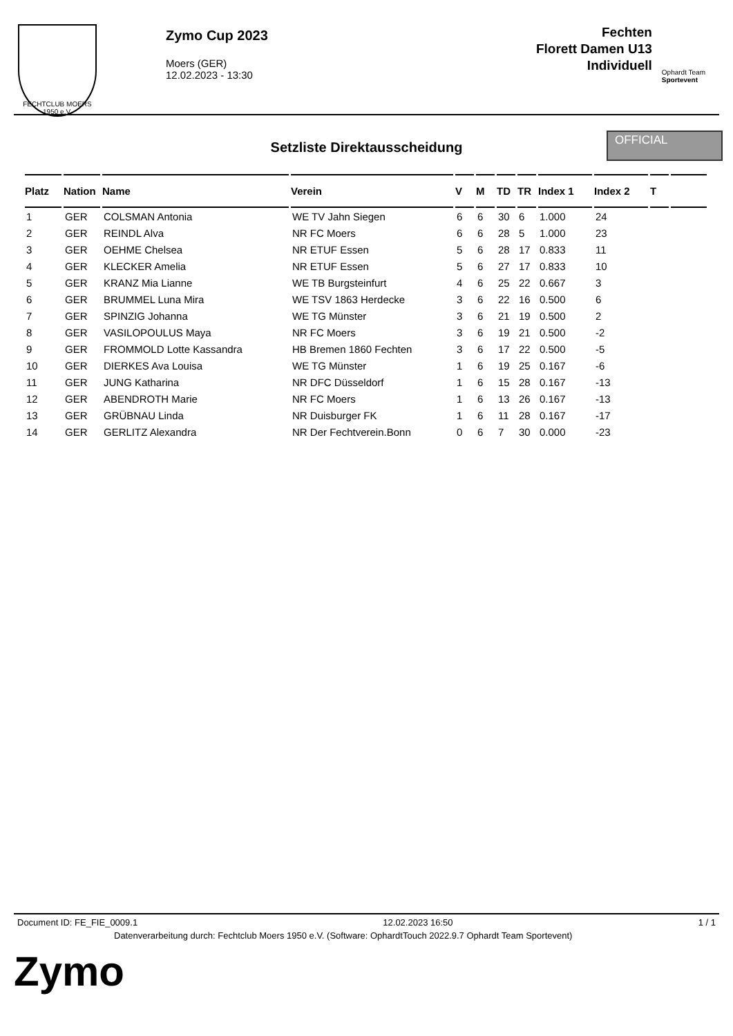FECHTCLUB MOERS 1950 e.V.
Zymo Cup 2023
Moers (GER)
12.02.2023 - 13:30
Fechten
Florett Damen U13
Individuell
Ophardt Team
Sportevent
Setzliste Direktausscheidung
OFFICIAL
| Platz | Nation | Name | Verein | V | M | TD | TR | Index 1 | Index 2 | T | |
| --- | --- | --- | --- | --- | --- | --- | --- | --- | --- | --- | --- |
| 1 | GER | COLSMAN Antonia | WE TV Jahn Siegen | 6 | 6 | 30 | 6 | 1.000 | 24 | | |
| 2 | GER | REINDL Alva | NR FC Moers | 6 | 6 | 28 | 5 | 1.000 | 23 | | |
| 3 | GER | OEHME Chelsea | NR ETUF Essen | 5 | 6 | 28 | 17 | 0.833 | 11 | | |
| 4 | GER | KLECKER Amelia | NR ETUF Essen | 5 | 6 | 27 | 17 | 0.833 | 10 | | |
| 5 | GER | KRANZ Mia Lianne | WE TB Burgsteinfurt | 4 | 6 | 25 | 22 | 0.667 | 3 | | |
| 6 | GER | BRUMMEL Luna Mira | WE TSV 1863 Herdecke | 3 | 6 | 22 | 16 | 0.500 | 6 | | |
| 7 | GER | SPINZIG Johanna | WE TG Münster | 3 | 6 | 21 | 19 | 0.500 | 2 | | |
| 8 | GER | VASILOPOULUS Maya | NR FC Moers | 3 | 6 | 19 | 21 | 0.500 | -2 | | |
| 9 | GER | FROMMOLD Lotte Kassandra | HB Bremen 1860 Fechten | 3 | 6 | 17 | 22 | 0.500 | -5 | | |
| 10 | GER | DIERKES Ava Louisa | WE TG Münster | 1 | 6 | 19 | 25 | 0.167 | -6 | | |
| 11 | GER | JUNG Katharina | NR DFC Düsseldorf | 1 | 6 | 15 | 28 | 0.167 | -13 | | |
| 12 | GER | ABENDROTH Marie | NR FC Moers | 1 | 6 | 13 | 26 | 0.167 | -13 | | |
| 13 | GER | GRÜBNAU Linda | NR Duisburger FK | 1 | 6 | 11 | 28 | 0.167 | -17 | | |
| 14 | GER | GERLITZ Alexandra | NR Der Fechtverein.Bonn | 0 | 6 | 7 | 30 | 0.000 | -23 | | |
Document ID: FE_FIE_0009.1 12.02.2023 16:50 1 / 1
Datenverarbeitung durch: Fechtclub Moers 1950 e.V. (Software: OphardtTouch 2022.9.7 Ophardt Team Sportevent)
Zymo